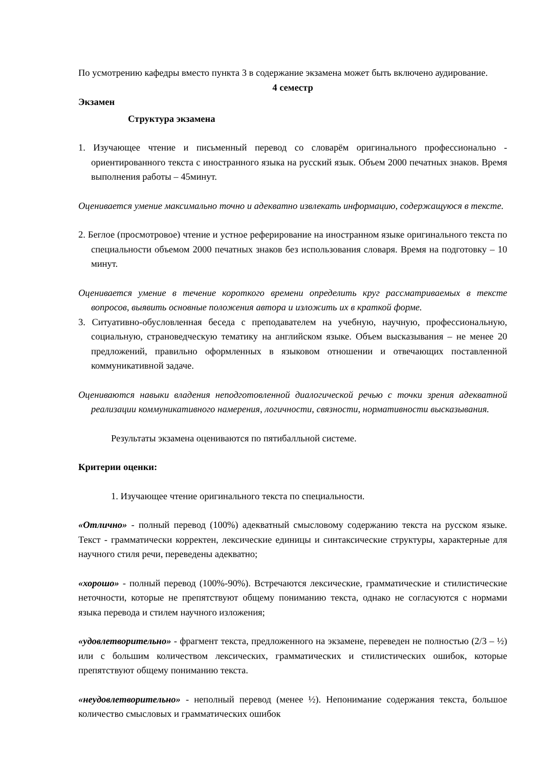По усмотрению кафедры вместо пункта 3 в содержание экзамена может быть включено аудирование.
4 семестр
Экзамен
Структура экзамена
1. Изучающее чтение и письменный перевод со словарём оригинального профессионально - ориентированного текста с иностранного языка на русский язык. Объем 2000 печатных знаков. Время выполнения работы – 45минут.
Оценивается умение максимально точно и адекватно извлекать информацию, содержащуюся в тексте.
2. Беглое (просмотровое) чтение и устное реферирование на иностранном языке оригинального текста по специальности объемом 2000 печатных знаков без использования словаря. Время на подготовку – 10 минут.
Оценивается умение в течение короткого времени определить круг рассматриваемых в тексте вопросов, выявить основные положения автора и изложить их в краткой форме.
3. Ситуативно-обусловленная беседа с преподавателем на учебную, научную, профессиональную, социальную, страноведческую тематику на английском языке. Объем высказывания – не менее 20 предложений, правильно оформленных в языковом отношении и отвечающих поставленной коммуникативной задаче.
Оцениваются навыки владения неподготовленной диалогической речью с точки зрения адекватной реализации коммуникативного намерения, логичности, связности, нормативности высказывания.
Результаты экзамена оцениваются по пятибалльной системе.
Критерии оценки:
1. Изучающее чтение оригинального текста по специальности.
«Отлично» - полный перевод (100%) адекватный смысловому содержанию текста на русском языке. Текст - грамматически корректен, лексические единицы и синтаксические структуры, характерные для научного стиля речи, переведены адекватно;
«хорошо» - полный перевод (100%-90%). Встречаются лексические, грамматические и стилистические неточности, которые не препятствуют общему пониманию текста, однако не согласуются с нормами языка перевода и стилем научного изложения;
«удовлетворительно» - фрагмент текста, предложенного на экзамене, переведен не полностью (2/3 – ½) или с большим количеством лексических, грамматических и стилистических ошибок, которые препятствуют общему пониманию текста.
«неудовлетворительно» - неполный перевод (менее ½). Непонимание содержания текста, большое количество смысловых и грамматических ошибок